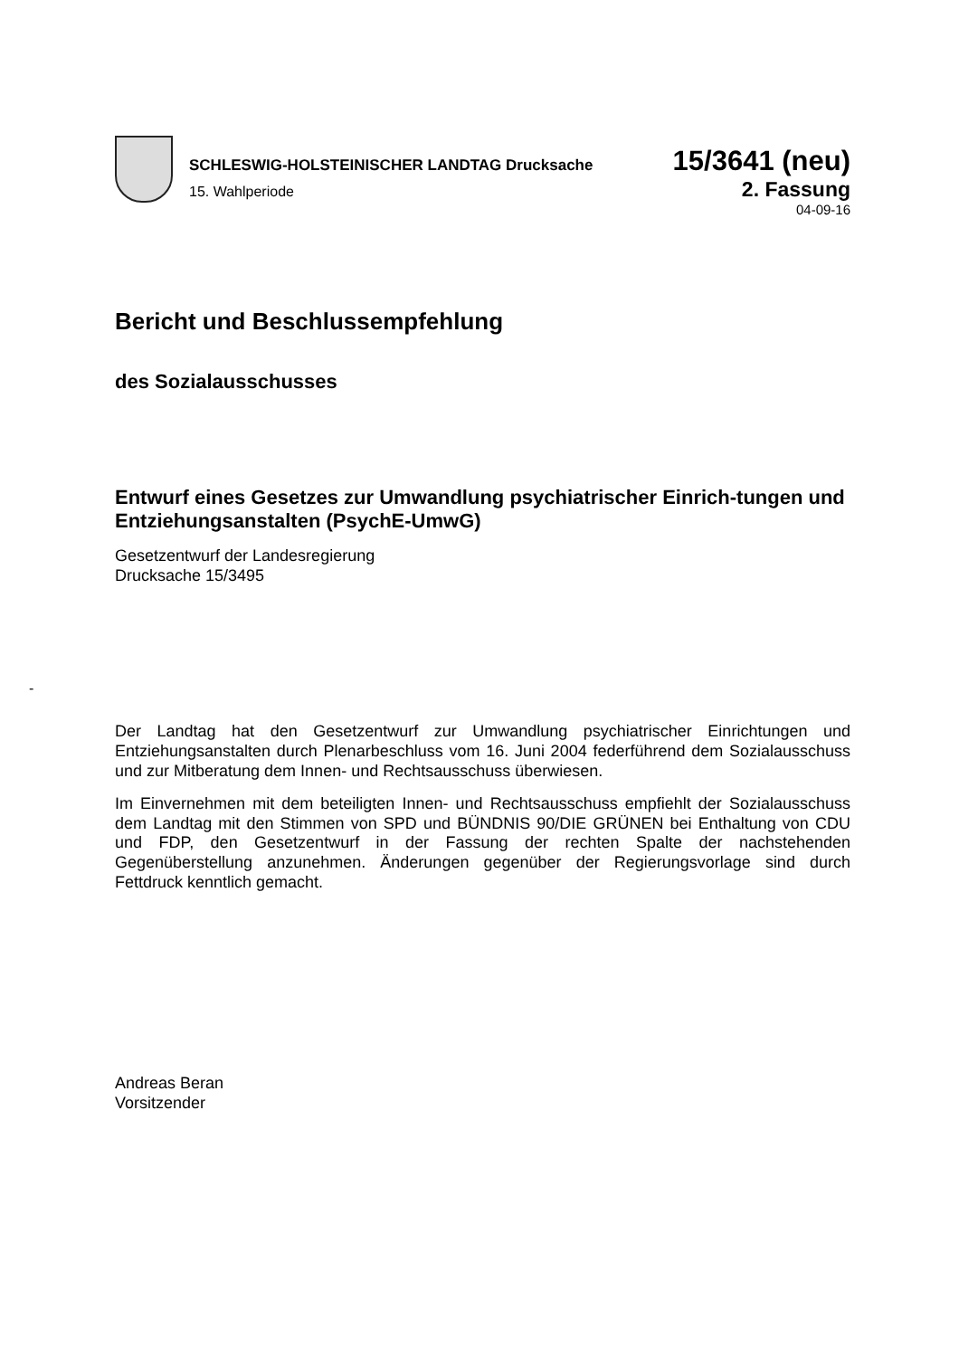SCHLESWIG-HOLSTEINISCHER LANDTAG Drucksache 15/3641 (neu)
15. Wahlperiode 2. Fassung
04-09-16
Bericht und Beschlussempfehlung
des Sozialausschusses
Entwurf eines Gesetzes zur Umwandlung psychiatrischer Einrich-tungen und Entziehungsanstalten (PsychE-UmwG)
Gesetzentwurf der Landesregierung
Drucksache 15/3495
Der Landtag hat den Gesetzentwurf zur Umwandlung psychiatrischer Einrichtungen und Entziehungsanstalten durch Plenarbeschluss vom 16. Juni 2004 federführend dem Sozialausschuss und zur Mitberatung dem Innen- und Rechtsausschuss überwiesen.
Im Einvernehmen mit dem beteiligten Innen- und Rechtsausschuss empfiehlt der Sozialausschuss dem Landtag mit den Stimmen von SPD und BÜNDNIS 90/DIE GRÜNEN bei Enthaltung von CDU und FDP, den Gesetzentwurf in der Fassung der rechten Spalte der nachstehenden Gegenüberstellung anzunehmen. Änderungen gegenüber der Regierungsvorlage sind durch Fettdruck kenntlich gemacht.
Andreas Beran
Vorsitzender
-